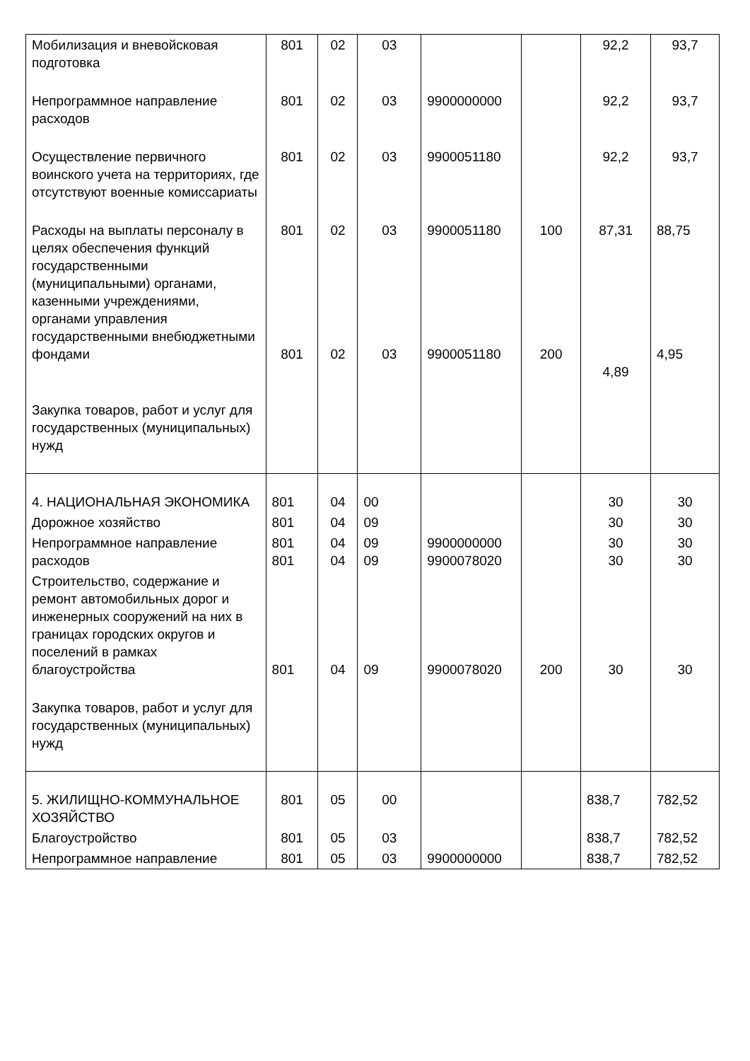| Мобилизация и вневойсковая подготовка | 801 | 02 | 03 | | | 92,2 | 93,7 |
| Непрограммное направление расходов | 801 | 02 | 03 | 9900000000 | | 92,2 | 93,7 |
| Осуществление первичного воинского учета на территориях, где отсутствуют военные комиссариаты | 801 | 02 | 03 | 9900051180 | | 92,2 | 93,7 |
| Расходы на выплаты персоналу в целях обеспечения функций государственными (муниципальными) органами, казенными учреждениями, органами управления государственными внебюджетными фондами | 801 801 | 02 02 | 03 03 | 9900051180 9900051180 | 100 200 | 87,31 4,89 | 88,75 4,95 |
| Закупка товаров, работ и услуг для государственных (муниципальных) нужд | | | | | | | |
| 4. НАЦИОНАЛЬНАЯ ЭКОНОМИКА | 801 | 04 | 00 | | | 30 | 30 |
| Дорожное хозяйство | 801 | 04 | 09 | | | 30 | 30 |
| Непрограммное направление расходов | 801 801 | 04 04 | 09 09 | 9900000000 9900078020 | | 30 30 | 30 30 |
| Строительство, содержание и ремонт автомобильных дорог и инженерных сооружений на них в границах городских округов и поселений в рамках благоустройства | 801 | 04 | 09 | 9900078020 | 200 | 30 | 30 |
| Закупка товаров, работ и услуг для государственных (муниципальных) нужд | | | | | | | |
| 5. ЖИЛИЩНО-КОММУНАЛЬНОЕ ХОЗЯЙСТВО | 801 | 05 | 00 | | | 838,7 | 782,52 |
| Благоустройство | 801 | 05 | 03 | | | 838,7 | 782,52 |
| Непрограммное направление | 801 | 05 | 03 | 9900000000 | | 838,7 | 782,52 |